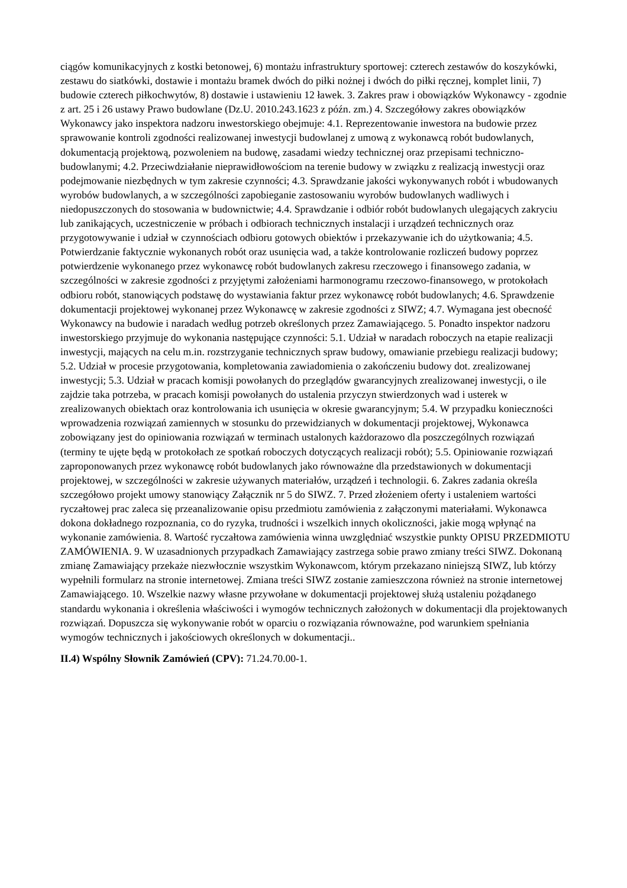ciągów komunikacyjnych z kostki betonowej, 6) montażu infrastruktury sportowej: czterech zestawów do koszykówki, zestawu do siatkówki, dostawie i montażu bramek dwóch do piłki nożnej i dwóch do piłki ręcznej, komplet linii, 7) budowie czterech piłkochwytów, 8) dostawie i ustawieniu 12 ławek. 3. Zakres praw i obowiązków Wykonawcy - zgodnie z art. 25 i 26 ustawy Prawo budowlane (Dz.U. 2010.243.1623 z późn. zm.) 4. Szczegółowy zakres obowiązków Wykonawcy jako inspektora nadzoru inwestorskiego obejmuje: 4.1. Reprezentowanie inwestora na budowie przez sprawowanie kontroli zgodności realizowanej inwestycji budowlanej z umową z wykonawcą robót budowlanych, dokumentacją projektową, pozwoleniem na budowę, zasadami wiedzy technicznej oraz przepisami techniczno-budowlanymi; 4.2. Przeciwdziałanie nieprawidłowościom na terenie budowy w związku z realizacją inwestycji oraz podejmowanie niezbędnych w tym zakresie czynności; 4.3. Sprawdzanie jakości wykonywanych robót i wbudowanych wyrobów budowlanych, a w szczególności zapobieganie zastosowaniu wyrobów budowlanych wadliwych i niedopuszczonych do stosowania w budownictwie; 4.4. Sprawdzanie i odbiór robót budowlanych ulegających zakryciu lub zanikających, uczestniczenie w próbach i odbiorach technicznych instalacji i urządzeń technicznych oraz przygotowywanie i udział w czynnościach odbioru gotowych obiektów i przekazywanie ich do użytkowania; 4.5. Potwierdzanie faktycznie wykonanych robót oraz usunięcia wad, a także kontrolowanie rozliczeń budowy poprzez potwierdzenie wykonanego przez wykonawcę robót budowlanych zakresu rzeczowego i finansowego zadania, w szczególności w zakresie zgodności z przyjętymi założeniami harmonogramu rzeczowo-finansowego, w protokołach odbioru robót, stanowiących podstawę do wystawiania faktur przez wykonawcę robót budowlanych; 4.6. Sprawdzenie dokumentacji projektowej wykonanej przez Wykonawcę w zakresie zgodności z SIWZ; 4.7. Wymagana jest obecność Wykonawcy na budowie i naradach według potrzeb określonych przez Zamawiającego. 5. Ponadto inspektor nadzoru inwestorskiego przyjmuje do wykonania następujące czynności: 5.1. Udział w naradach roboczych na etapie realizacji inwestycji, mających na celu m.in. rozstrzyganie technicznych spraw budowy, omawianie przebiegu realizacji budowy; 5.2. Udział w procesie przygotowania, kompletowania zawiadomienia o zakończeniu budowy dot. zrealizowanej inwestycji; 5.3. Udział w pracach komisji powołanych do przeglądów gwarancyjnych zrealizowanej inwestycji, o ile zajdzie taka potrzeba, w pracach komisji powołanych do ustalenia przyczyn stwierdzonych wad i usterek w zrealizowanych obiektach oraz kontrolowania ich usunięcia w okresie gwarancyjnym; 5.4. W przypadku konieczności wprowadzenia rozwiązań zamiennych w stosunku do przewidzianych w dokumentacji projektowej, Wykonawca zobowiązany jest do opiniowania rozwiązań w terminach ustalonych każdorazowo dla poszczególnych rozwiązań (terminy te ujęte będą w protokołach ze spotkań roboczych dotyczących realizacji robót); 5.5. Opiniowanie rozwiązań zaproponowanych przez wykonawcę robót budowlanych jako równoważne dla przedstawionych w dokumentacji projektowej, w szczególności w zakresie używanych materiałów, urządzeń i technologii. 6. Zakres zadania określa szczegółowo projekt umowy stanowiący Załącznik nr 5 do SIWZ. 7. Przed złożeniem oferty i ustaleniem wartości ryczałtowej prac zaleca się przeanalizowanie opisu przedmiotu zamówienia z załączonymi materiałami. Wykonawca dokona dokładnego rozpoznania, co do ryzyka, trudności i wszelkich innych okoliczności, jakie mogą wpłynąć na wykonanie zamówienia. 8. Wartość ryczałtowa zamówienia winna uwzględniać wszystkie punkty OPISU PRZEDMIOTU ZAMÓWIENIA. 9. W uzasadnionych przypadkach Zamawiający zastrzega sobie prawo zmiany treści SIWZ. Dokonaną zmianę Zamawiający przekaże niezwłocznie wszystkim Wykonawcom, którym przekazano niniejszą SIWZ, lub którzy wypełnili formularz na stronie internetowej. Zmiana treści SIWZ zostanie zamieszczona również na stronie internetowej Zamawiającego. 10. Wszelkie nazwy własne przywołane w dokumentacji projektowej służą ustaleniu pożądanego standardu wykonania i określenia właściwości i wymogów technicznych założonych w dokumentacji dla projektowanych rozwiązań. Dopuszcza się wykonywanie robót w oparciu o rozwiązania równoważne, pod warunkiem spełniania wymogów technicznych i jakościowych określonych w dokumentacji..
II.4) Wspólny Słownik Zamówień (CPV): 71.24.70.00-1.